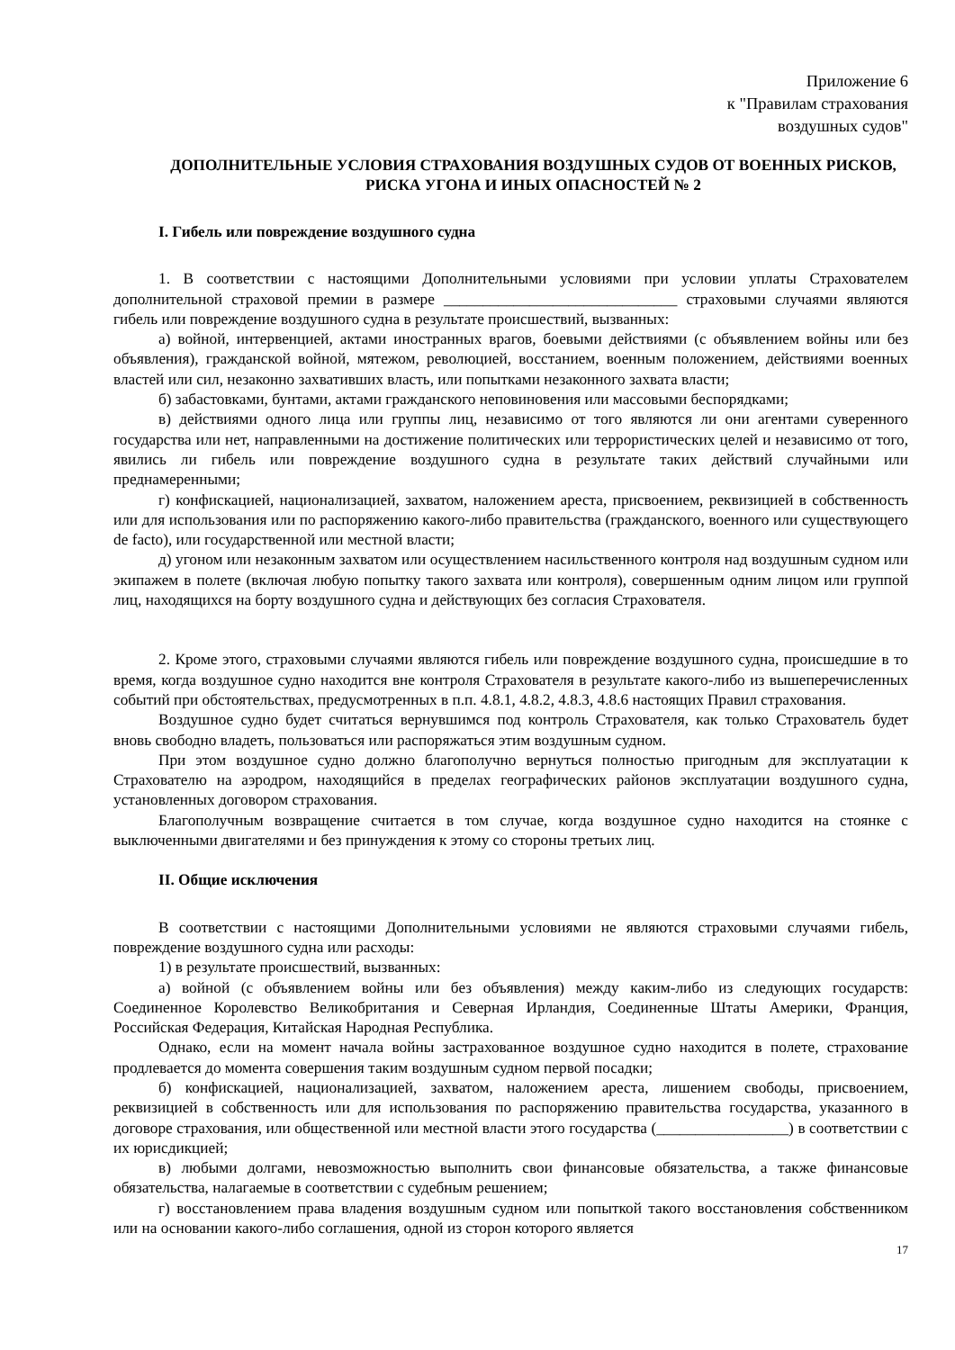Приложение 6
к "Правилам страхования
воздушных судов"
ДОПОЛНИТЕЛЬНЫЕ УСЛОВИЯ СТРАХОВАНИЯ ВОЗДУШНЫХ СУДОВ ОТ ВОЕННЫХ РИСКОВ, РИСКА УГОНА И ИНЫХ ОПАСНОСТЕЙ № 2
I. Гибель или повреждение воздушного судна
1. В соответствии с настоящими Дополнительными условиями при условии уплаты Страхователем дополнительной страховой премии в размере ______________________________ страховыми случаями являются гибель или повреждение воздушного судна в результате происшествий, вызванных:
а) войной, интервенцией, актами иностранных врагов, боевыми действиями (с объявлением войны или без объявления), гражданской войной, мятежом, революцией, восстанием, военным положением, действиями военных властей или сил, незаконно захвативших власть, или попытками незаконного захвата власти;
б) забастовками, бунтами, актами гражданского неповиновения или массовыми беспорядками;
в) действиями одного лица или группы лиц, независимо от того являются ли они агентами суверенного государства или нет, направленными на достижение политических или террористических целей и независимо от того, явились ли гибель или повреждение воздушного судна в результате таких действий случайными или преднамеренными;
г) конфискацией, национализацией, захватом, наложением ареста, присвоением, реквизицией в собственность или для использования или по распоряжению какого-либо правительства (гражданского, военного или существующего de facto), или государственной или местной власти;
д) угоном или незаконным захватом или осуществлением насильственного контроля над воздушным судном или экипажем в полете (включая любую попытку такого захвата или контроля), совершенным одним лицом или группой лиц, находящихся на борту воздушного судна и действующих без согласия Страхователя.
2. Кроме этого, страховыми случаями являются гибель или повреждение воздушного судна, происшедшие в то время, когда воздушное судно находится вне контроля Страхователя в результате какого-либо из вышеперечисленных событий при обстоятельствах, предусмотренных в п.п. 4.8.1, 4.8.2, 4.8.3, 4.8.6 настоящих Правил страхования.
Воздушное судно будет считаться вернувшимся под контроль Страхователя, как только Страхователь будет вновь свободно владеть, пользоваться или распоряжаться этим воздушным судном.
При этом воздушное судно должно благополучно вернуться полностью пригодным для эксплуатации к Страхователю на аэродром, находящийся в пределах географических районов эксплуатации воздушного судна, установленных договором страхования.
Благополучным возвращение считается в том случае, когда воздушное судно находится на стоянке с выключенными двигателями и без принуждения к этому со стороны третьих лиц.
II. Общие исключения
В соответствии с настоящими Дополнительными условиями не являются страховыми случаями гибель, повреждение воздушного судна или расходы:
1) в результате происшествий, вызванных:
а) войной (с объявлением войны или без объявления) между каким-либо из следующих государств: Соединенное Королевство Великобритания и Северная Ирландия, Соединенные Штаты Америки, Франция, Российская Федерация, Китайская Народная Республика.
Однако, если на момент начала войны застрахованное воздушное судно находится в полете, страхование продлевается до момента совершения таким воздушным судном первой посадки;
б) конфискацией, национализацией, захватом, наложением ареста, лишением свободы, присвоением, реквизицией в собственность или для использования по распоряжению правительства государства, указанного в договоре страхования, или общественной или местной власти этого государства (_________________) в соответствии с их юрисдикцией;
в) любыми долгами, невозможностью выполнить свои финансовые обязательства, а также финансовые обязательства, налагаемые в соответствии с судебным решением;
г) восстановлением права владения воздушным судном или попыткой такого восстановления собственником или на основании какого-либо соглашения, одной из сторон которого является
17